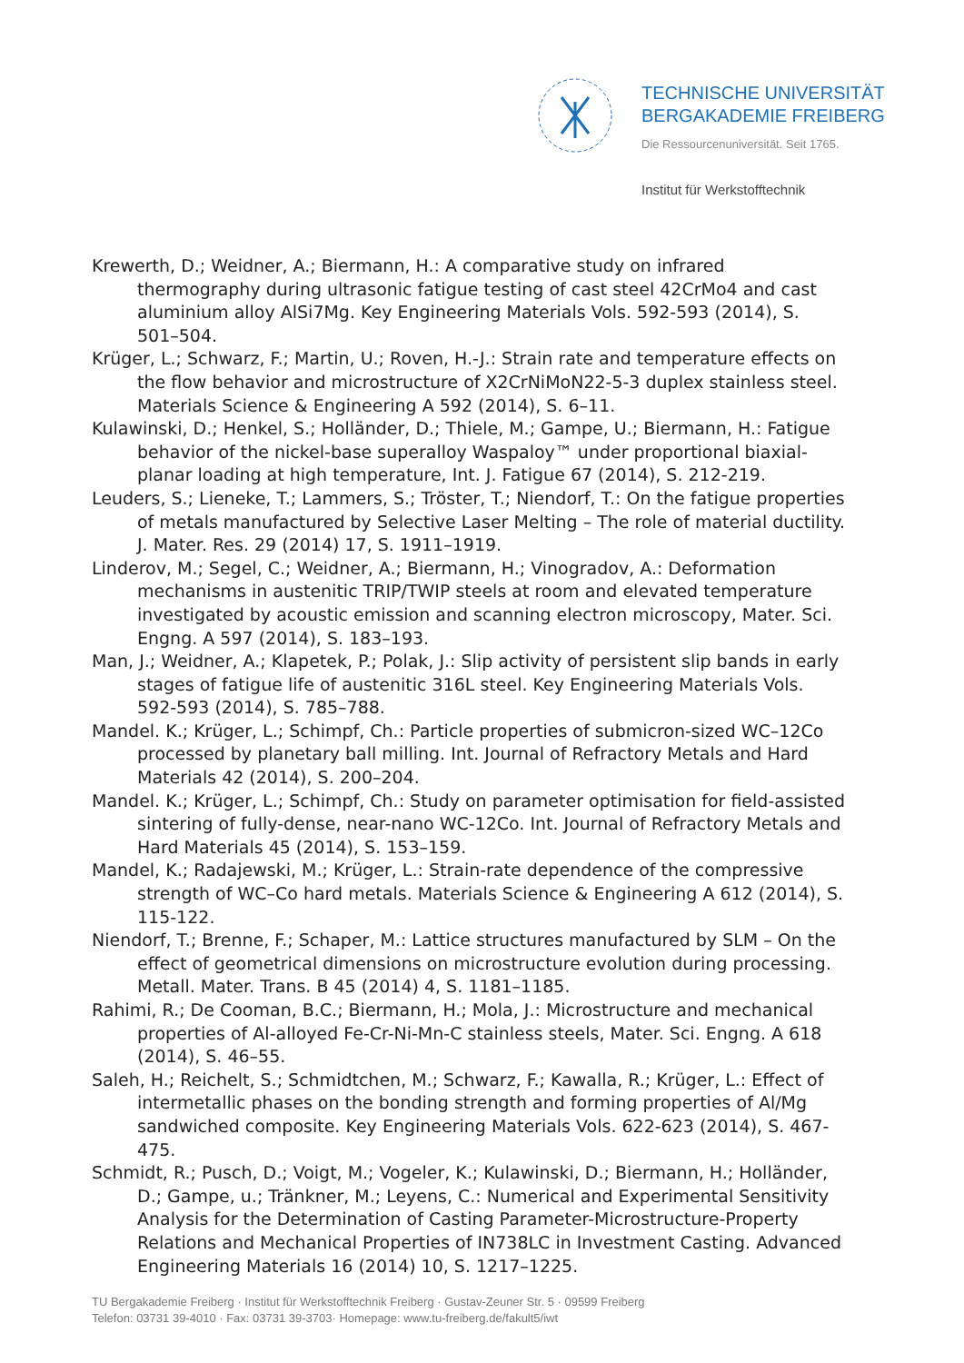TECHNISCHE UNIVERSITÄT
BERGAKADEMIE FREIBERG
Die Ressourcenuniversität. Seit 1765.
Institut für Werkstofftechnik
Krewerth, D.; Weidner, A.; Biermann, H.: A comparative study on infrared thermography during ultrasonic fatigue testing of cast steel 42CrMo4 and cast aluminium alloy AlSi7Mg. Key Engineering Materials Vols. 592-593 (2014), S. 501–504.
Krüger, L.; Schwarz, F.; Martin, U.; Roven, H.-J.: Strain rate and temperature effects on the flow behavior and microstructure of X2CrNiMoN22-5-3 duplex stainless steel. Materials Science & Engineering A 592 (2014), S. 6–11.
Kulawinski, D.; Henkel, S.; Holländer, D.; Thiele, M.; Gampe, U.; Biermann, H.: Fatigue behavior of the nickel-base superalloy Waspaloy™ under proportional biaxial-planar loading at high temperature, Int. J. Fatigue 67 (2014), S. 212-219.
Leuders, S.; Lieneke, T.; Lammers, S.; Tröster, T.; Niendorf, T.: On the fatigue properties of metals manufactured by Selective Laser Melting – The role of material ductility. J. Mater. Res. 29 (2014) 17, S. 1911–1919.
Linderov, M.; Segel, C.; Weidner, A.; Biermann, H.; Vinogradov, A.: Deformation mechanisms in austenitic TRIP/TWIP steels at room and elevated temperature investigated by acoustic emission and scanning electron microscopy, Mater. Sci. Engng. A 597 (2014), S. 183–193.
Man, J.; Weidner, A.; Klapetek, P.; Polak, J.: Slip activity of persistent slip bands in early stages of fatigue life of austenitic 316L steel. Key Engineering Materials Vols. 592-593 (2014), S. 785–788.
Mandel. K.; Krüger, L.; Schimpf, Ch.: Particle properties of submicron-sized WC–12Co processed by planetary ball milling. Int. Journal of Refractory Metals and Hard Materials 42 (2014), S. 200–204.
Mandel. K.; Krüger, L.; Schimpf, Ch.: Study on parameter optimisation for field-assisted sintering of fully-dense, near-nano WC-12Co. Int. Journal of Refractory Metals and Hard Materials 45 (2014), S. 153–159.
Mandel, K.; Radajewski, M.; Krüger, L.: Strain-rate dependence of the compressive strength of WC–Co hard metals. Materials Science & Engineering A 612 (2014), S. 115-122.
Niendorf, T.; Brenne, F.; Schaper, M.: Lattice structures manufactured by SLM – On the effect of geometrical dimensions on microstructure evolution during processing. Metall. Mater. Trans. B 45 (2014) 4, S. 1181–1185.
Rahimi, R.; De Cooman, B.C.; Biermann, H.; Mola, J.: Microstructure and mechanical properties of Al-alloyed Fe-Cr-Ni-Mn-C stainless steels, Mater. Sci. Engng. A 618 (2014), S. 46–55.
Saleh, H.; Reichelt, S.; Schmidtchen, M.; Schwarz, F.; Kawalla, R.; Krüger, L.: Effect of intermetallic phases on the bonding strength and forming properties of Al/Mg sandwiched composite. Key Engineering Materials Vols. 622-623 (2014), S. 467-475.
Schmidt, R.; Pusch, D.; Voigt, M.; Vogeler, K.; Kulawinski, D.; Biermann, H.; Holländer, D.; Gampe, u.; Tränkner, M.; Leyens, C.: Numerical and Experimental Sensitivity Analysis for the Determination of Casting Parameter-Microstructure-Property Relations and Mechanical Properties of IN738LC in Investment Casting. Advanced Engineering Materials 16 (2014) 10, S. 1217–1225.
TU Bergakademie Freiberg · Institut für Werkstofftechnik Freiberg · Gustav-Zeuner Str. 5 · 09599 Freiberg
Telefon: 03731 39-4010 · Fax: 03731 39-3703· Homepage: www.tu-freiberg.de/fakult5/iwt